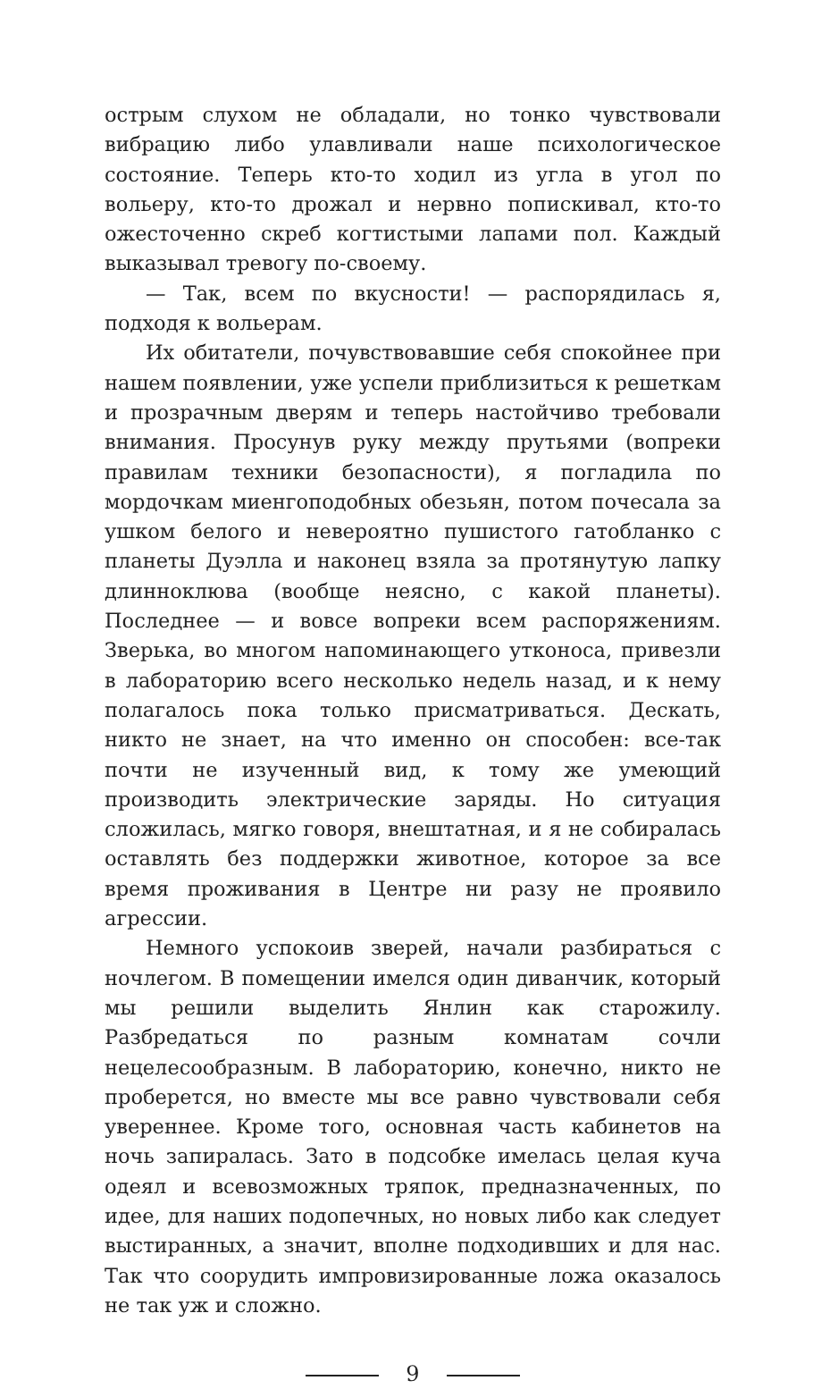острым слухом не обладали, но тонко чувствовали вибрацию либо улавливали наше психологическое состояние. Теперь кто-то ходил из угла в угол по вольеру, кто-то дрожал и нервно попискивал, кто-то ожесточенно скреб когтистыми лапами пол. Каждый выказывал тревогу по-своему.
— Так, всем по вкусности! — распорядилась я, подходя к вольерам.
Их обитатели, почувствовавшие себя спокойнее при нашем появлении, уже успели приблизиться к решеткам и прозрачным дверям и теперь настойчиво требовали внимания. Просунув руку между прутьями (вопреки правилам техники безопасности), я погладила по мордочкам миенгоподобных обезьян, потом почесала за ушком белого и невероятно пушистого гатобланко с планеты Дуэлла и наконец взяла за протянутую лапку длинноклюва (вообще неясно, с какой планеты). Последнее — и вовсе вопреки всем распоряжениям. Зверька, во многом напоминающего утконоса, привезли в лабораторию всего несколько недель назад, и к нему полагалось пока только присматриваться. Дескать, никто не знает, на что именно он способен: все-так почти не изученный вид, к тому же умеющий производить электрические заряды. Но ситуация сложилась, мягко говоря, внештатная, и я не собиралась оставлять без поддержки животное, которое за все время проживания в Центре ни разу не проявило агрессии.
Немного успокоив зверей, начали разбираться с ночлегом. В помещении имелся один диванчик, который мы решили выделить Янлин как старожилу. Разбредаться по разным комнатам сочли нецелесообразным. В лабораторию, конечно, никто не проберется, но вместе мы все равно чувствовали себя увереннее. Кроме того, основная часть кабинетов на ночь запиралась. Зато в подсобке имелась целая куча одеял и всевозможных тряпок, предназначенных, по идее, для наших подопечных, но новых либо как следует выстиранных, а значит, вполне подходивших и для нас. Так что соорудить импровизированные ложа оказалось не так уж и сложно.
9